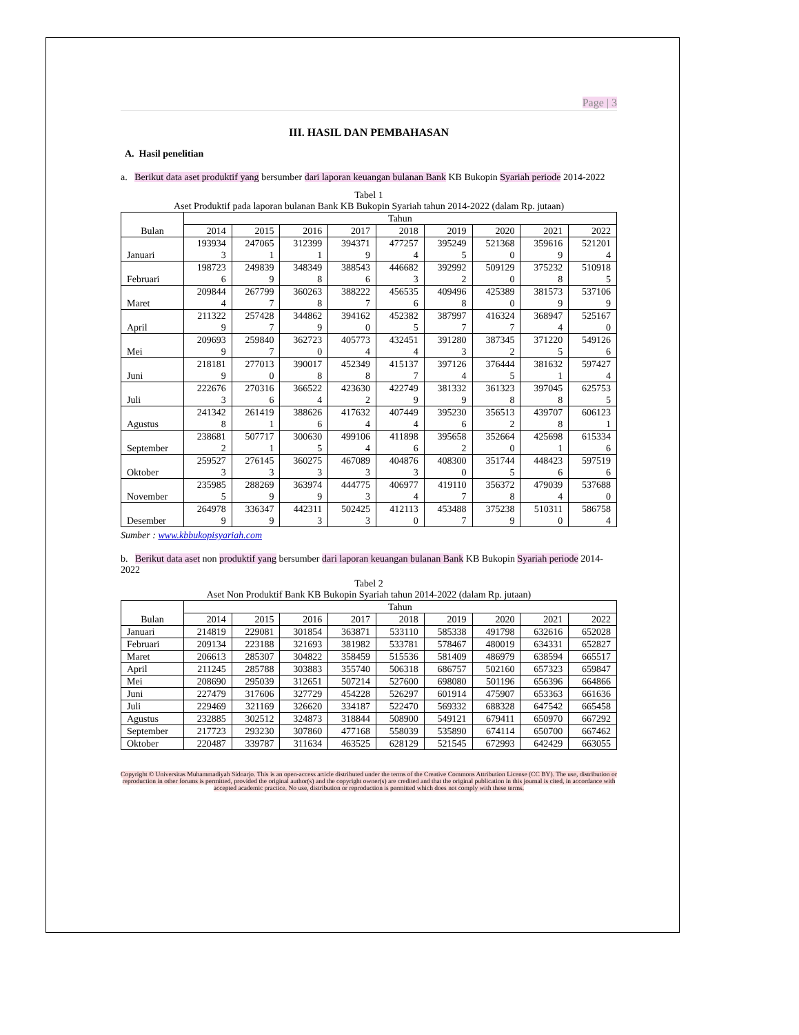Page | 3
III. HASIL DAN PEMBAHASAN
A. Hasil penelitian
a. Berikut data aset produktif yang bersumber dari laporan keuangan bulanan Bank KB Bukopin Syariah periode 2014-2022
Tabel 1
Aset Produktif pada laporan bulanan Bank KB Bukopin Syariah tahun 2014-2022 (dalam Rp. jutaan)
| Bulan | Tahun | | | | | | | | |
| --- | --- | --- | --- | --- | --- | --- | --- | --- | --- |
| | 2014 | 2015 | 2016 | 2017 | 2018 | 2019 | 2020 | 2021 | 2022 |
| Januari | 193934 3 | 247065 1 | 312399 1 | 394371 9 | 477257 4 | 395249 5 | 521368 0 | 359616 9 | 521201 4 |
| Februari | 198723 6 | 249839 9 | 348349 8 | 388543 6 | 446682 3 | 392992 2 | 509129 0 | 375232 8 | 510918 5 |
| Maret | 209844 4 | 267799 7 | 360263 8 | 388222 7 | 456535 6 | 409496 8 | 425389 0 | 381573 9 | 537106 9 |
| April | 211322 9 | 257428 7 | 344862 9 | 394162 0 | 452382 5 | 387997 7 | 416324 7 | 368947 4 | 525167 0 |
| Mei | 209693 9 | 259840 7 | 362723 0 | 405773 4 | 432451 4 | 391280 3 | 387345 2 | 371220 5 | 549126 6 |
| Juni | 218181 9 | 277013 0 | 390017 8 | 452349 8 | 415137 7 | 397126 4 | 376444 5 | 381632 1 | 597427 4 |
| Juli | 222676 3 | 270316 6 | 366522 4 | 423630 2 | 422749 9 | 381332 9 | 361323 8 | 397045 8 | 625753 5 |
| Agustus | 241342 8 | 261419 1 | 388626 6 | 417632 4 | 407449 4 | 395230 6 | 356513 2 | 439707 8 | 606123 1 |
| September | 238681 2 | 507717 1 | 300630 5 | 499106 4 | 411898 6 | 395658 2 | 352664 0 | 425698 1 | 615334 6 |
| Oktober | 259527 3 | 276145 3 | 360275 3 | 467089 3 | 404876 3 | 408300 0 | 351744 5 | 448423 6 | 597519 6 |
| November | 235985 5 | 288269 9 | 363974 9 | 444775 3 | 406977 4 | 419110 7 | 356372 8 | 479039 4 | 537688 0 |
| Desember | 264978 9 | 336347 9 | 442311 3 | 502425 3 | 412113 0 | 453488 7 | 375238 9 | 510311 0 | 586758 4 |
Sumber : www.kbbukopisyariah.com
b. Berikut data aset non produktif yang bersumber dari laporan keuangan bulanan Bank KB Bukopin Syariah periode 2014-2022
Tabel 2
Aset Non Produktif Bank KB Bukopin Syariah tahun 2014-2022 (dalam Rp. jutaan)
| Bulan | Tahun | | | | | | | | |
| --- | --- | --- | --- | --- | --- | --- | --- | --- | --- |
| | 2014 | 2015 | 2016 | 2017 | 2018 | 2019 | 2020 | 2021 | 2022 |
| Januari | 214819 | 229081 | 301854 | 363871 | 533110 | 585338 | 491798 | 632616 | 652028 |
| Februari | 209134 | 223188 | 321693 | 381982 | 533781 | 578467 | 480019 | 634331 | 652827 |
| Maret | 206613 | 285307 | 304822 | 358459 | 515536 | 581409 | 486979 | 638594 | 665517 |
| April | 211245 | 285788 | 303883 | 355740 | 506318 | 686757 | 502160 | 657323 | 659847 |
| Mei | 208690 | 295039 | 312651 | 507214 | 527600 | 698080 | 501196 | 656396 | 664866 |
| Juni | 227479 | 317606 | 327729 | 454228 | 526297 | 601914 | 475907 | 653363 | 661636 |
| Juli | 229469 | 321169 | 326620 | 334187 | 522470 | 569332 | 688328 | 647542 | 665458 |
| Agustus | 232885 | 302512 | 324873 | 318844 | 508900 | 549121 | 679411 | 650970 | 667292 |
| September | 217723 | 293230 | 307860 | 477168 | 558039 | 535890 | 674114 | 650700 | 667462 |
| Oktober | 220487 | 339787 | 311634 | 463525 | 628129 | 521545 | 672993 | 642429 | 663055 |
Copyright © Universitas Muhammadiyah Sidoarjo. This is an open-access article distributed under the terms of the Creative Commons Attribution License (CC BY). The use, distribution or reproduction in other forums is permitted, provided the original author(s) and the copyright owner(s) are credited and that the original publication in this journal is cited, in accordance with accepted academic practice. No use, distribution or reproduction is permitted which does not comply with these terms.